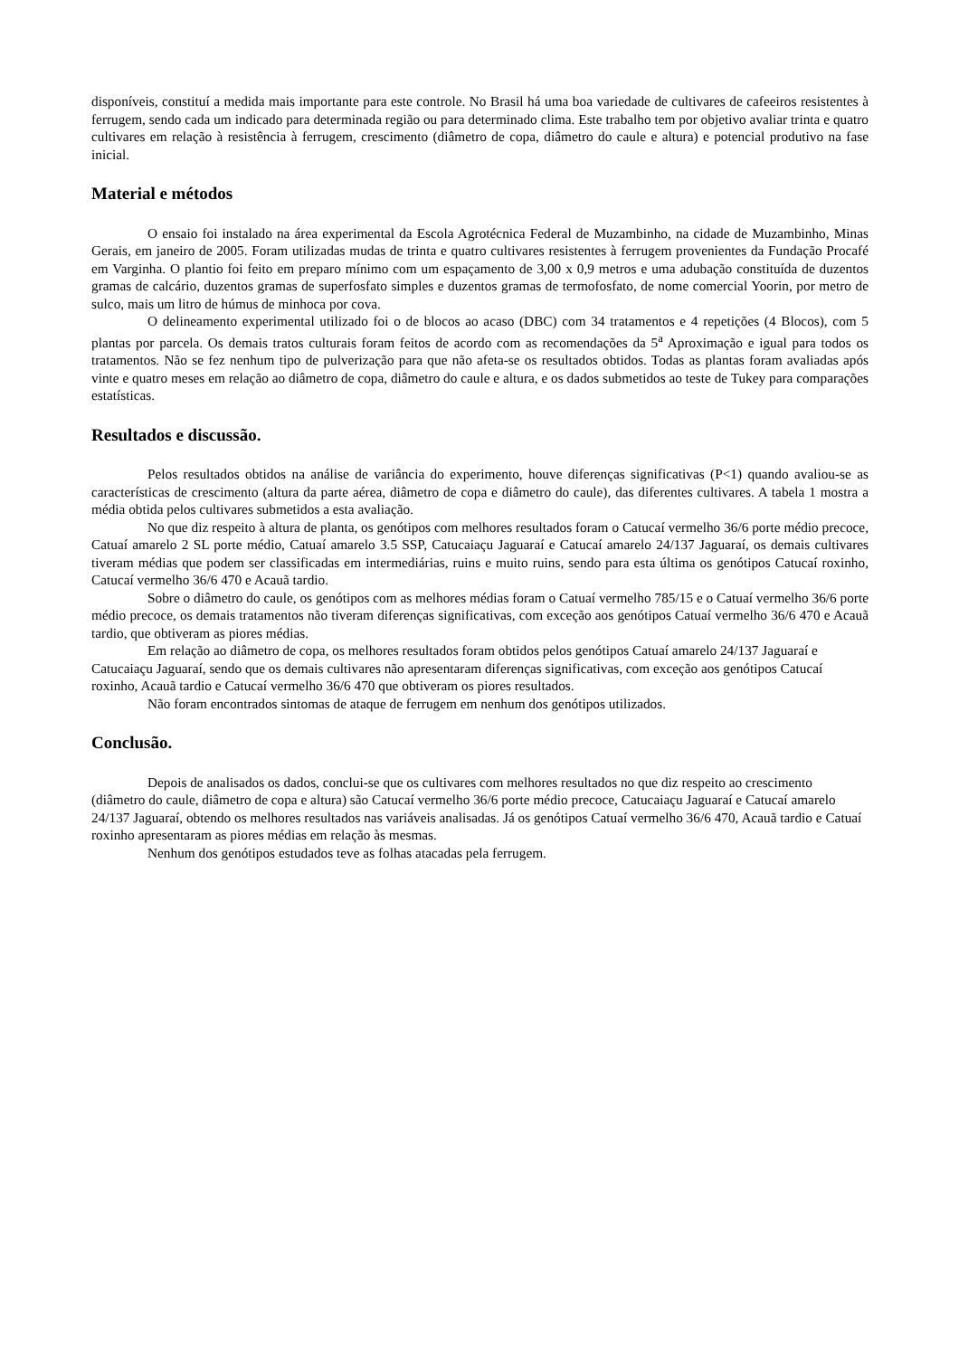disponíveis, constituí a medida mais importante para este controle. No Brasil há uma boa variedade de cultivares de cafeeiros resistentes à ferrugem, sendo cada um indicado para determinada região ou para determinado clima. Este trabalho tem por objetivo avaliar trinta e quatro cultivares em relação à resistência à ferrugem, crescimento (diâmetro de copa, diâmetro do caule e altura) e potencial produtivo na fase inicial.
Material e métodos
O ensaio foi instalado na área experimental da Escola Agrotécnica Federal de Muzambinho, na cidade de Muzambinho, Minas Gerais, em janeiro de 2005. Foram utilizadas mudas de trinta e quatro cultivares resistentes à ferrugem provenientes da Fundação Procafé em Varginha. O plantio foi feito em preparo mínimo com um espaçamento de 3,00 x 0,9 metros e uma adubação constituída de duzentos gramas de calcário, duzentos gramas de superfosfato simples e duzentos gramas de termofosfato, de nome comercial Yoorin, por metro de sulco, mais um litro de húmus de minhoca por cova.
O delineamento experimental utilizado foi o de blocos ao acaso (DBC) com 34 tratamentos e 4 repetições (4 Blocos), com 5 plantas por parcela. Os demais tratos culturais foram feitos de acordo com as recomendações da 5<sup>a</sup> Aproximação e igual para todos os tratamentos. Não se fez nenhum tipo de pulverização para que não afeta-se os resultados obtidos. Todas as plantas foram avaliadas após vinte e quatro meses em relação ao diâmetro de copa, diâmetro do caule e altura, e os dados submetidos ao teste de Tukey para comparações estatísticas.
Resultados e discussão.
Pelos resultados obtidos na análise de variância do experimento, houve diferenças significativas (P<1) quando avaliou-se as características de crescimento (altura da parte aérea, diâmetro de copa e diâmetro do caule), das diferentes cultivares. A tabela 1 mostra a média obtida pelos cultivares submetidos a esta avaliação.
No que diz respeito à altura de planta, os genótipos com melhores resultados foram o Catucaí vermelho 36/6 porte médio precoce, Catuaí amarelo 2 SL porte médio, Catuaí amarelo 3.5 SSP, Catucaiaçu Jaguaraí e Catucaí amarelo 24/137 Jaguaraí, os demais cultivares tiveram médias que podem ser classificadas em intermediárias, ruins e muito ruins, sendo para esta última os genótipos Catucaí roxinho, Catucaí vermelho 36/6 470 e Acauã tardio.
Sobre o diâmetro do caule, os genótipos com as melhores médias foram o Catuaí vermelho 785/15 e o Catuaí vermelho 36/6 porte médio precoce, os demais tratamentos não tiveram diferenças significativas, com exceção aos genótipos Catuaí vermelho 36/6 470 e Acauã tardio, que obtiveram as piores médias.
Em relação ao diâmetro de copa, os melhores resultados foram obtidos pelos genótipos Catuaí amarelo 24/137 Jaguaraí e Catucaiaçu Jaguaraí, sendo que os demais cultivares não apresentaram diferenças significativas, com exceção aos genótipos Catucaí roxinho, Acauã tardio e Catucaí vermelho 36/6 470 que obtiveram os piores resultados.
Não foram encontrados sintomas de ataque de ferrugem em nenhum dos genótipos utilizados.
Conclusão.
Depois de analisados os dados, conclui-se que os cultivares com melhores resultados no que diz respeito ao crescimento (diâmetro do caule, diâmetro de copa e altura) são Catucaí vermelho 36/6 porte médio precoce, Catucaiaçu Jaguaraí e Catucaí amarelo 24/137 Jaguaraí, obtendo os melhores resultados nas variáveis analisadas. Já os genótipos Catuaí vermelho 36/6 470, Acauã tardio e Catuaí roxinho apresentaram as piores médias em relação às mesmas.
Nenhum dos genótipos estudados teve as folhas atacadas pela ferrugem.